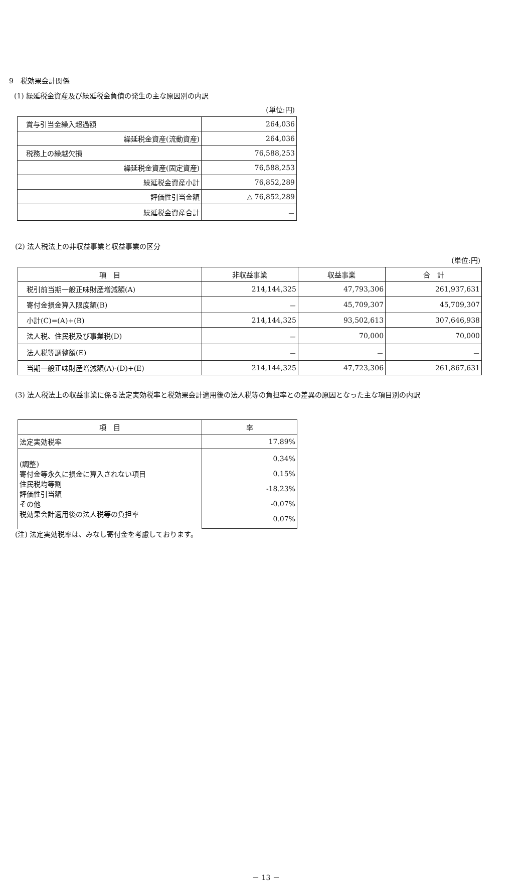9　税効果会計関係
(1) 繰延税金資産及び繰延税金負債の発生の主な原因別の内訳
(単位:円)
| 賞与引当金繰入超過額 | 264,036 |
| 繰延税金資産(流動資産) | 264,036 |
| 税務上の繰越欠損 | 76,588,253 |
| 繰延税金資産(固定資産) | 76,588,253 |
| 繰延税金資産小計 | 76,852,289 |
| 評価性引当金額 | △ 76,852,289 |
| 繰延税金資産合計 | － |
(2) 法人税法上の非収益事業と収益事業の区分
(単位:円)
| 項 目 | 非収益事業 | 収益事業 | 合 計 |
| --- | --- | --- | --- |
| 税引前当期一般正味財産増減額(A) | 214,144,325 | 47,793,306 | 261,937,631 |
| 寄付金損金算入限度額(B) | － | 45,709,307 | 45,709,307 |
| 小計(C)=(A)+(B) | 214,144,325 | 93,502,613 | 307,646,938 |
| 法人税、住民税及び事業税(D) | － | 70,000 | 70,000 |
| 法人税等調整額(E) | － | － | － |
| 当期一般正味財産増減額(A)-(D)+(E) | 214,144,325 | 47,723,306 | 261,867,631 |
(3) 法人税法上の収益事業に係る法定実効税率と税効果会計適用後の法人税等の負担率との差異の原因となった主な項目別の内訳
| 項 目 | 率 |
| --- | --- |
| 法定実効税率 | 17.89% |
| (調整) 寄付金等永久に損金に算入されない項目 住民税均等割 評価性引当額 その他 税効果会計適用後の法人税等の負担率 | 0.34% 0.15% -18.23% -0.07% 0.07% |
(注) 法定実効税率は、みなし寄付金を考慮しております。
－ 13 －